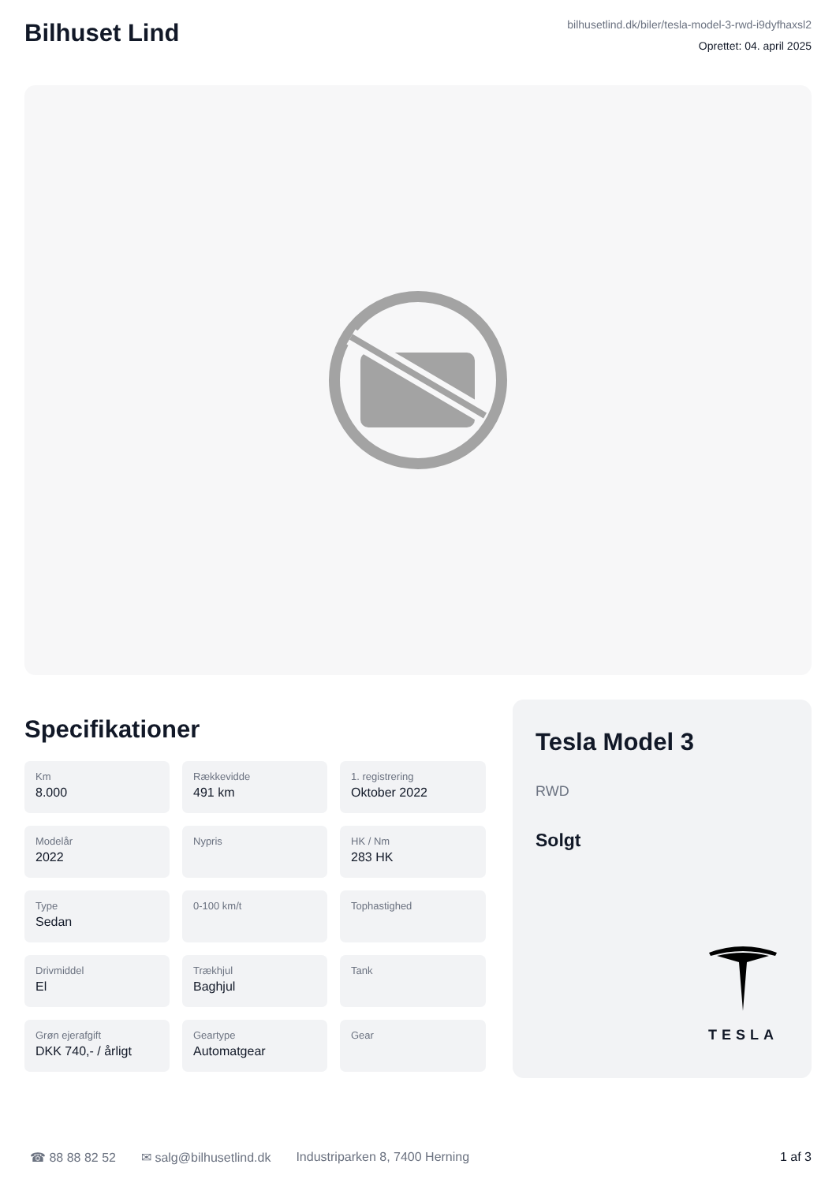Bilhuset Lind
bilhusetlind.dk/biler/tesla-model-3-rwd-i9dyfhaxsl2
Oprettet: 04. april 2025
Specifikationer
Km
8.000
Rækkevidde
491 km
1. registrering
Oktober 2022
Modelår
2022
Nypris
HK / Nm
283 HK
Type
Sedan
0-100 km/t
Tophastighed
Drivmiddel
El
Trækhjul
Baghjul
Tank
Grøn ejerafgift
DKK 740,- / årligt
Geartype
Automatgear
Gear
Tesla Model 3
RWD
Solgt
TESLA
☎ 88 88 82 52 ✉ salg@bilhusetlind.dk Industriparken 8, 7400 Herning 1 af 3